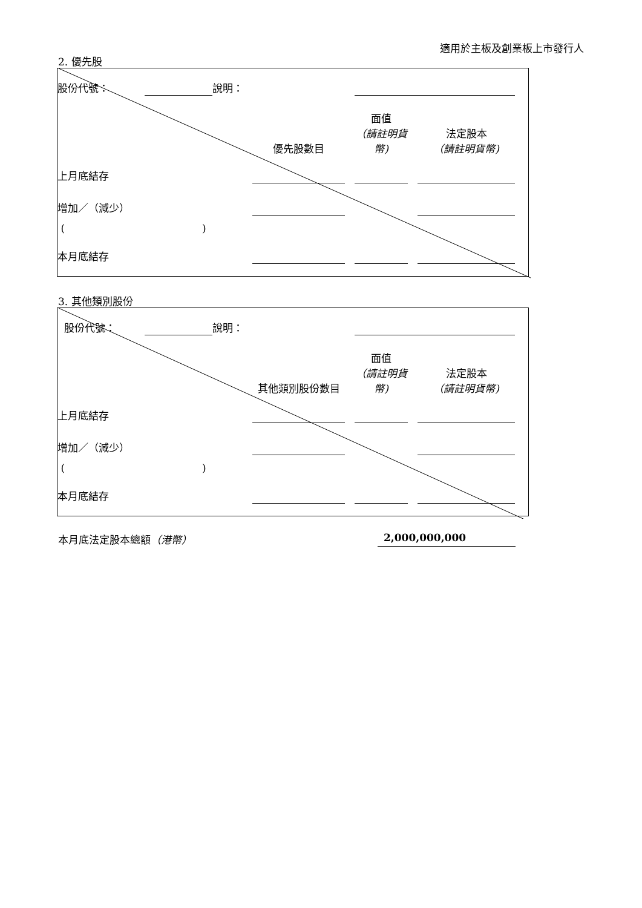適用於主板及創業板上市發行人
2. 優先股
| 股份代號： | | 說明： | | | | | | |
| | | | 優先股數目 | | 面值 （請註明貨幣) | | 法定股本 （請註明貨幣) | |
| 上月底結存 | | | | | | | | |
| 增加／（減少） | | | | | | | | |
| ( ) | | | | | | | | |
| 本月底結存 | | | | | | | | |
3. 其他類別股份
| 股份代號： | | 說明： | | | | | | |
| | | | 其他類別股份數目 | | 面值 （請註明貨幣) | | 法定股本 （請註明貨幣) | |
| 上月底結存 | | | | | | | | |
| 增加／（減少） | | | | | | | | |
| ( ) | | | | | | | | |
| 本月底結存 | | | | | | | | |
本月底法定股本總額（港幣） 2,000,000,000